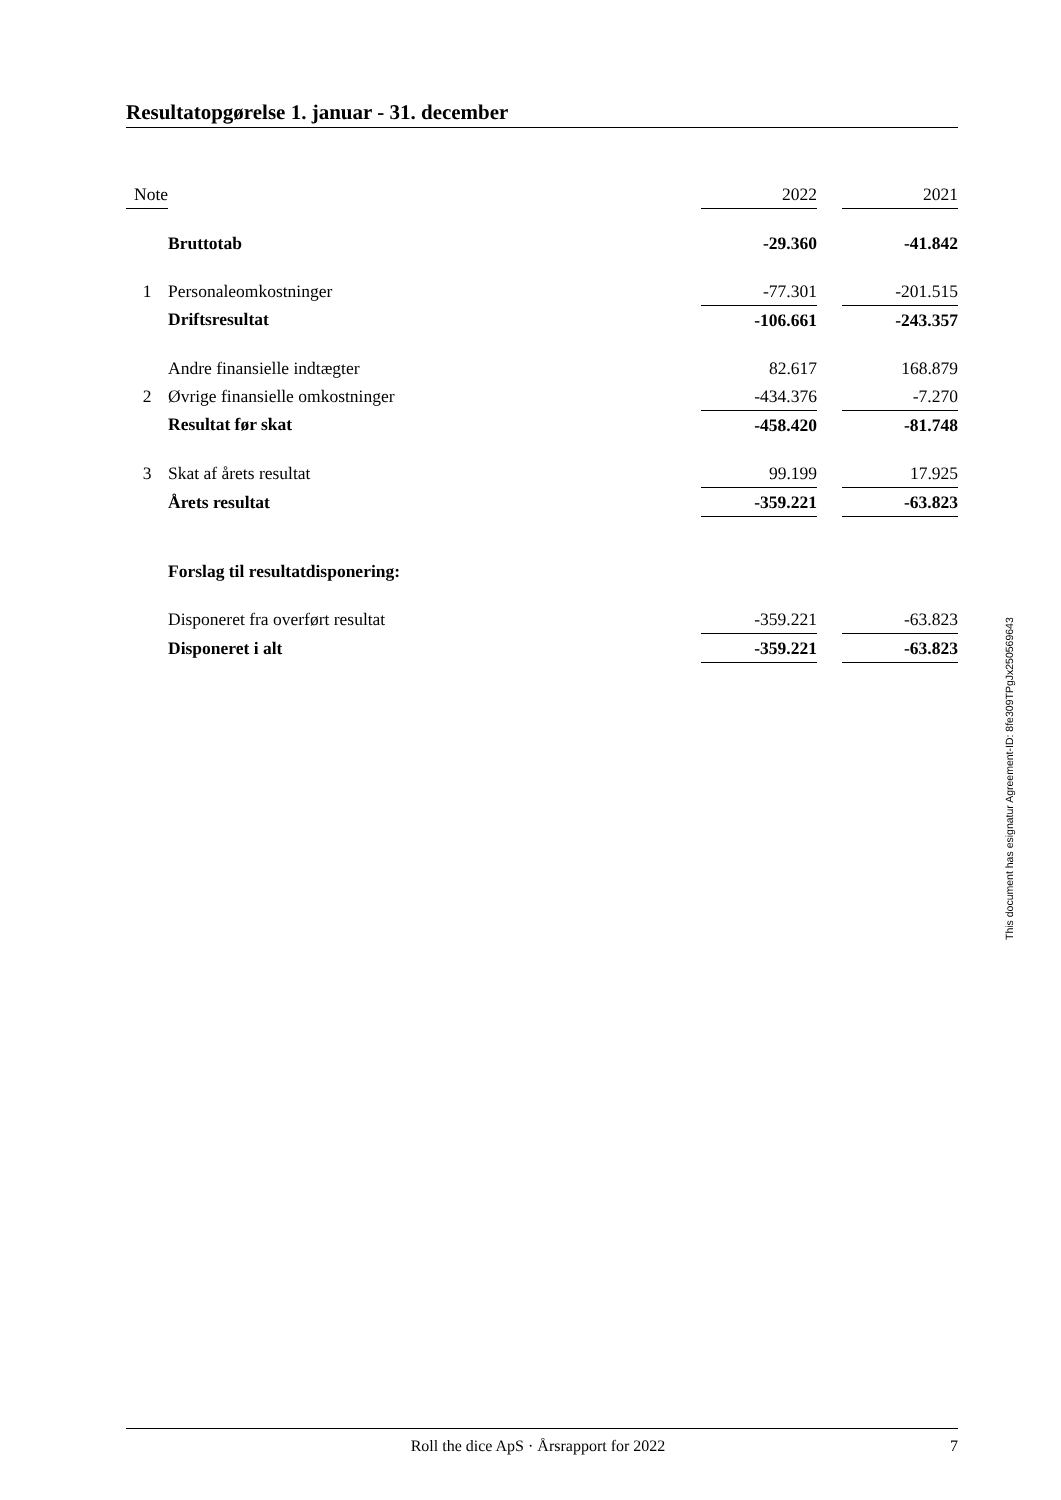Resultatopgørelse 1. januar - 31. december
| Note | | 2022 | | 2021 |
| | Bruttotab | -29.360 | | -41.842 |
| 1 | Personaleomkostninger | -77.301 | | -201.515 |
| | Driftsresultat | -106.661 | | -243.357 |
| | Andre finansielle indtægter | 82.617 | | 168.879 |
| 2 | Øvrige finansielle omkostninger | -434.376 | | -7.270 |
| | Resultat før skat | -458.420 | | -81.748 |
| 3 | Skat af årets resultat | 99.199 | | 17.925 |
| | Årets resultat | -359.221 | | -63.823 |
| | Forslag til resultatdisponering: | | | |
| | Disponeret fra overført resultat | -359.221 | | -63.823 |
| | Disponeret i alt | -359.221 | | -63.823 |
This document has esignatur Agreement-ID: 8fe309TPgJx250569643
Roll the dice ApS · Årsrapport for 2022
7